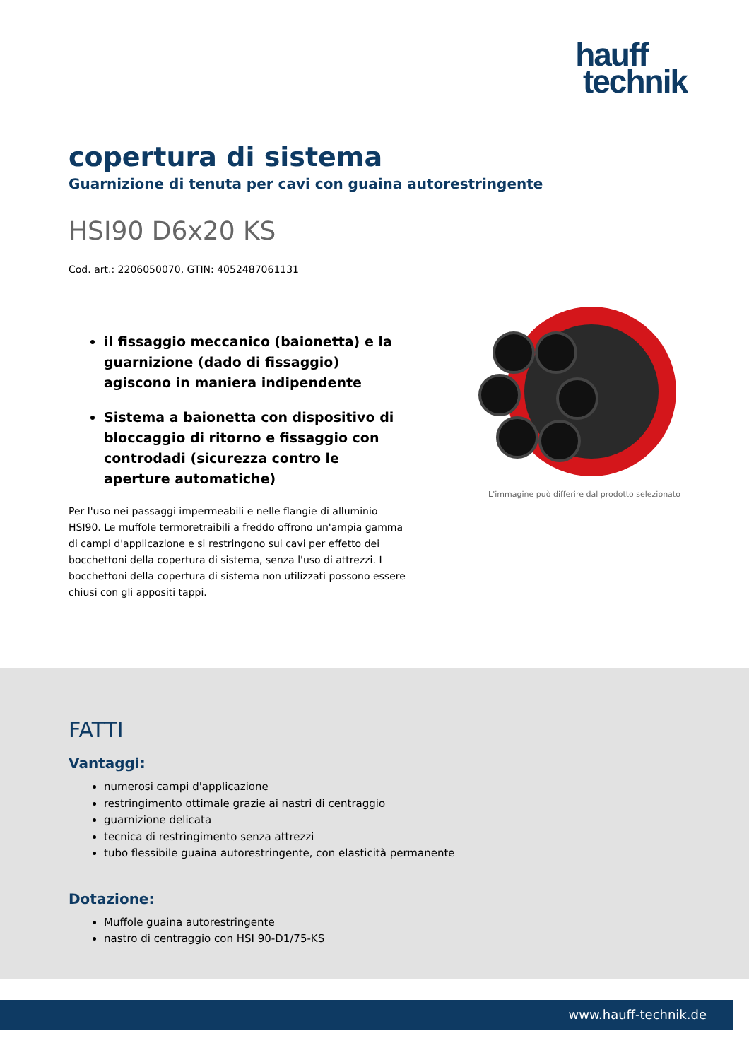hauff
technik
copertura di sistema
Guarnizione di tenuta per cavi con guaina autorestringente
HSI90 D6x20 KS
Cod. art.: 2206050070, GTIN: 4052487061131
il fissaggio meccanico (baionetta) e la guarnizione (dado di fissaggio) agiscono in maniera indipendente
Sistema a baionetta con dispositivo di bloccaggio di ritorno e fissaggio con controdadi (sicurezza contro le aperture automatiche)
Per l'uso nei passaggi impermeabili e nelle flangie di alluminio HSI90. Le muffole termoretraibili a freddo offrono un'ampia gamma di campi d'applicazione e si restringono sui cavi per effetto dei bocchettoni della copertura di sistema, senza l'uso di attrezzi. I bocchettoni della copertura di sistema non utilizzati possono essere chiusi con gli appositi tappi.
L'immagine può differire dal prodotto selezionato
FATTI
Vantaggi:
numerosi campi d'applicazione
restringimento ottimale grazie ai nastri di centraggio
guarnizione delicata
tecnica di restringimento senza attrezzi
tubo flessibile guaina autorestringente, con elasticità permanente
Dotazione:
Muffole guaina autorestringente
nastro di centraggio con HSI 90-D1/75-KS
www.hauff-technik.de